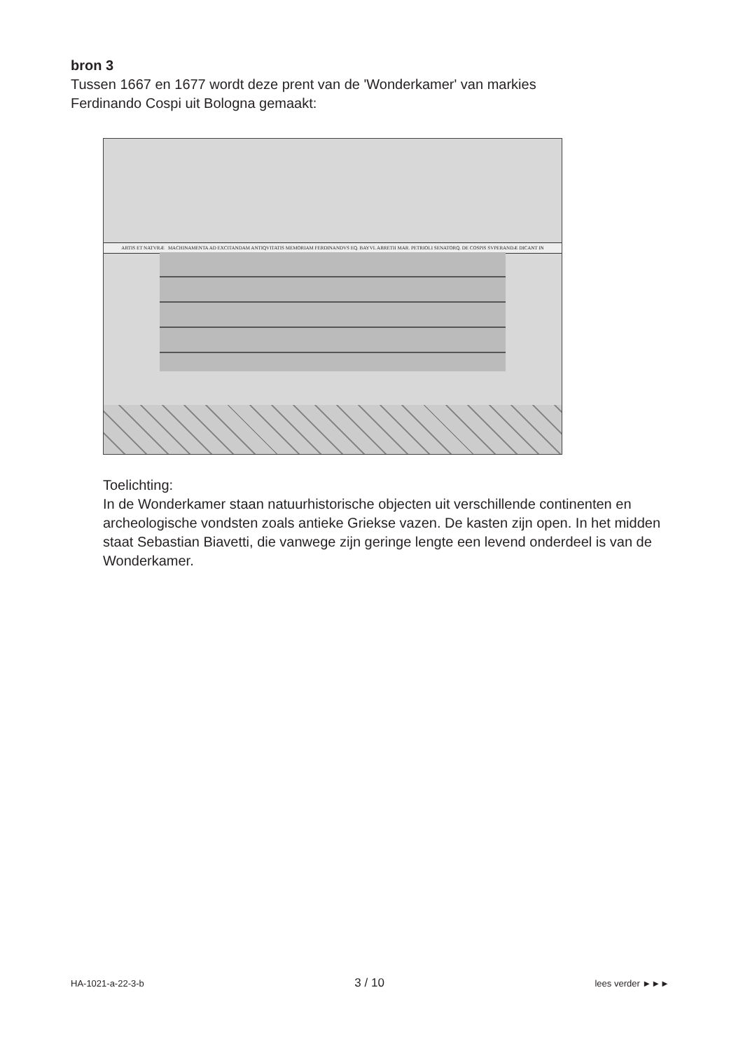bron 3
Tussen 1667 en 1677 wordt deze prent van de 'Wonderkamer' van markies
Ferdinando Cospi uit Bologna gemaakt:
ARTIS ET NATVRÆ MACHINAMENTA AD EXCITANDAM ANTIQVITATIS MEMORIAM FERDINANDVS EQ. BAYVL ARRETII MAR. PETRIOLI SENATORQ. DE COSPIS SVPERANDÆ DICANT IN
Toelichting:
In de Wonderkamer staan natuurhistorische objecten uit verschillende continenten en archeologische vondsten zoals antieke Griekse vazen. De kasten zijn open. In het midden staat Sebastian Biavetti, die vanwege zijn geringe lengte een levend onderdeel is van de Wonderkamer.
HA-1021-a-22-3-b 3 / 10 lees verder ►►►